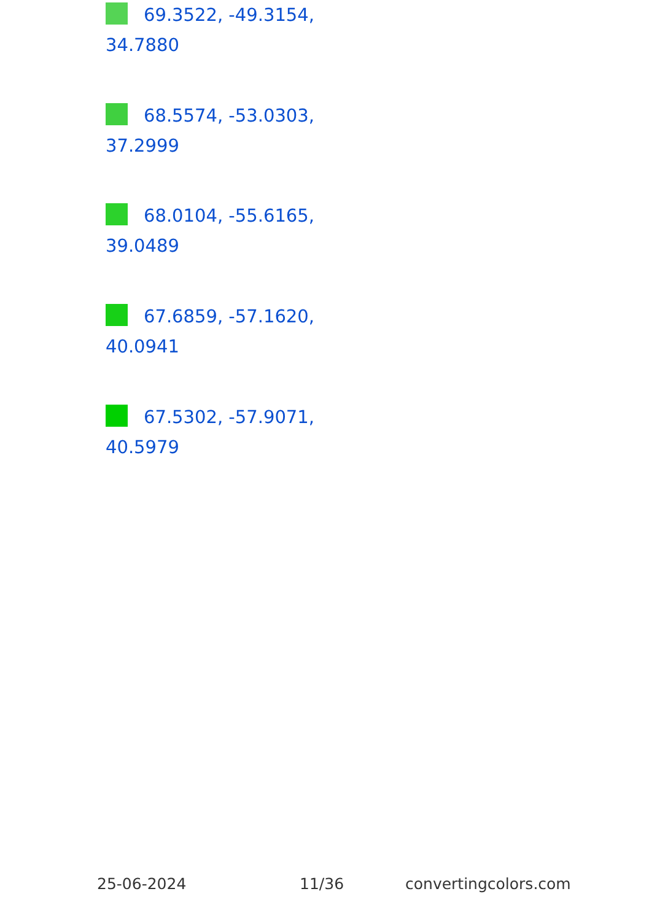69.3522, -49.3154, 34.7880
68.5574, -53.0303, 37.2999
68.0104, -55.6165, 39.0489
67.6859, -57.1620, 40.0941
67.5302, -57.9071, 40.5979
25-06-2024 11/36 convertingcolors.com